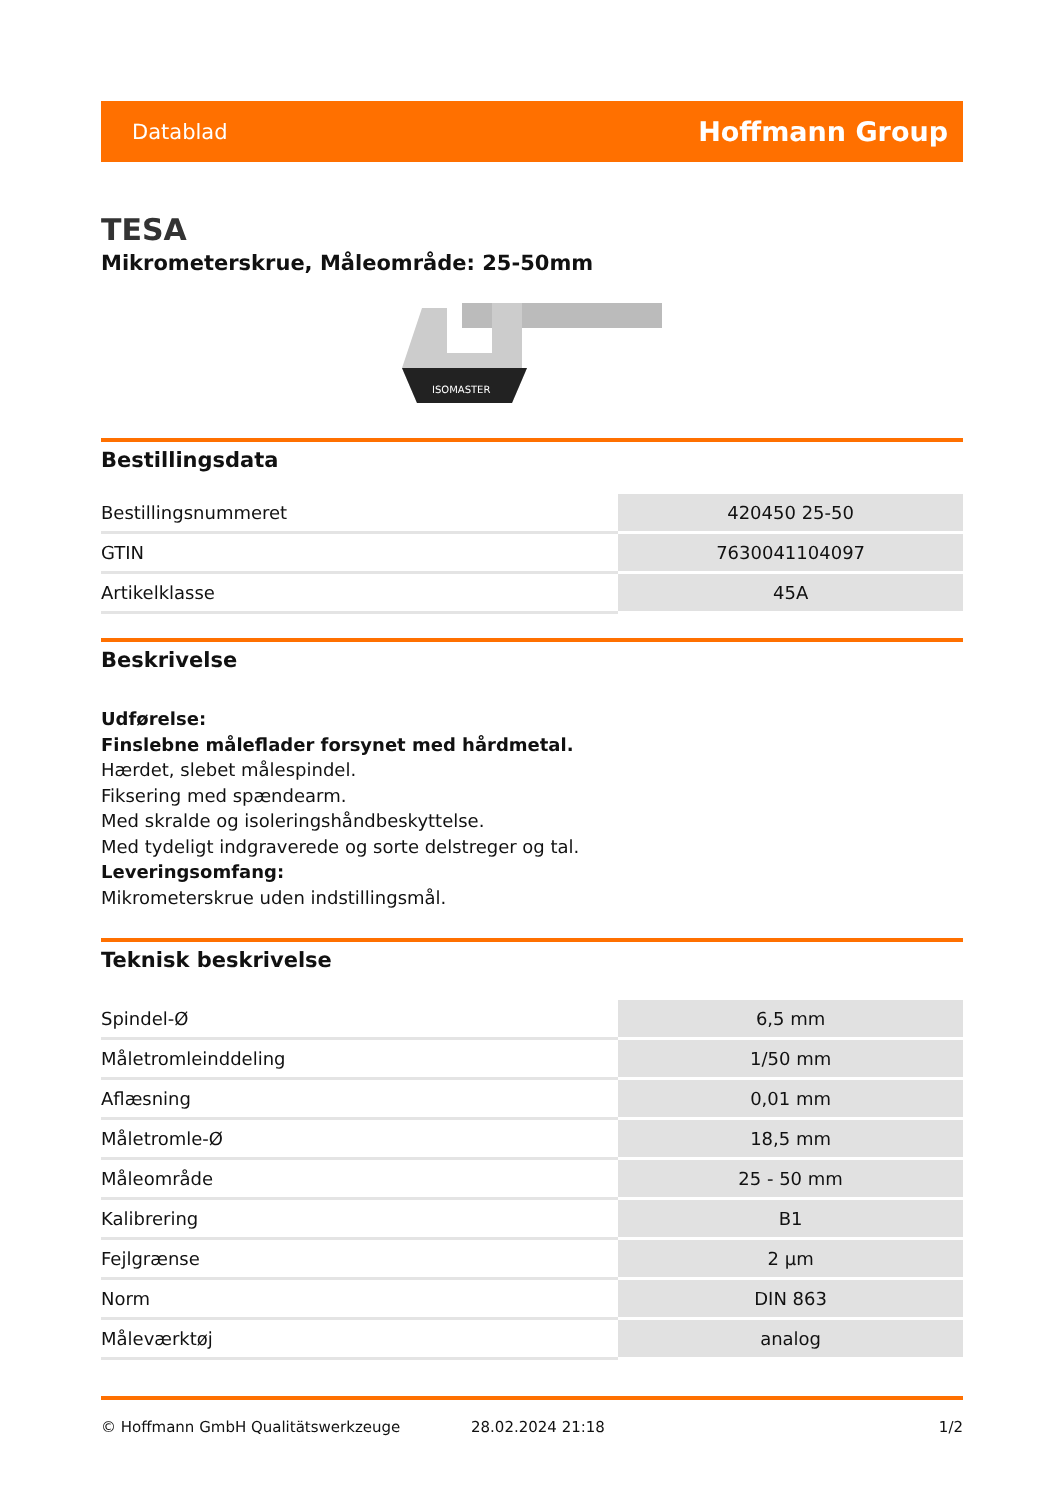Datablad Hoffmann Group
TESA
Mikrometerskrue, Måleområde: 25-50mm
ISOMASTER
Bestillingsdata
| Bestillingsnummeret | 420450 25-50 |
| GTIN | 7630041104097 |
| Artikelklasse | 45A |
Beskrivelse
Udførelse:
Finslebne måleflader forsynet med hårdmetal.
Hærdet, slebet målespindel.
Fiksering med spændearm.
Med skralde og isoleringshåndbeskyttelse.
Med tydeligt indgraverede og sorte delstreger og tal.
Leveringsomfang:
Mikrometerskrue uden indstillingsmål.
Teknisk beskrivelse
| Spindel-Ø | 6,5 mm |
| Måletromleinddeling | 1/50 mm |
| Aflæsning | 0,01 mm |
| Måletromle-Ø | 18,5 mm |
| Måleområde | 25 - 50 mm |
| Kalibrering | B1 |
| Fejlgrænse | 2 µm |
| Norm | DIN 863 |
| Måleværktøj | analog |
© Hoffmann GmbH Qualitätswerkzeuge 28.02.2024 21:18 1/2